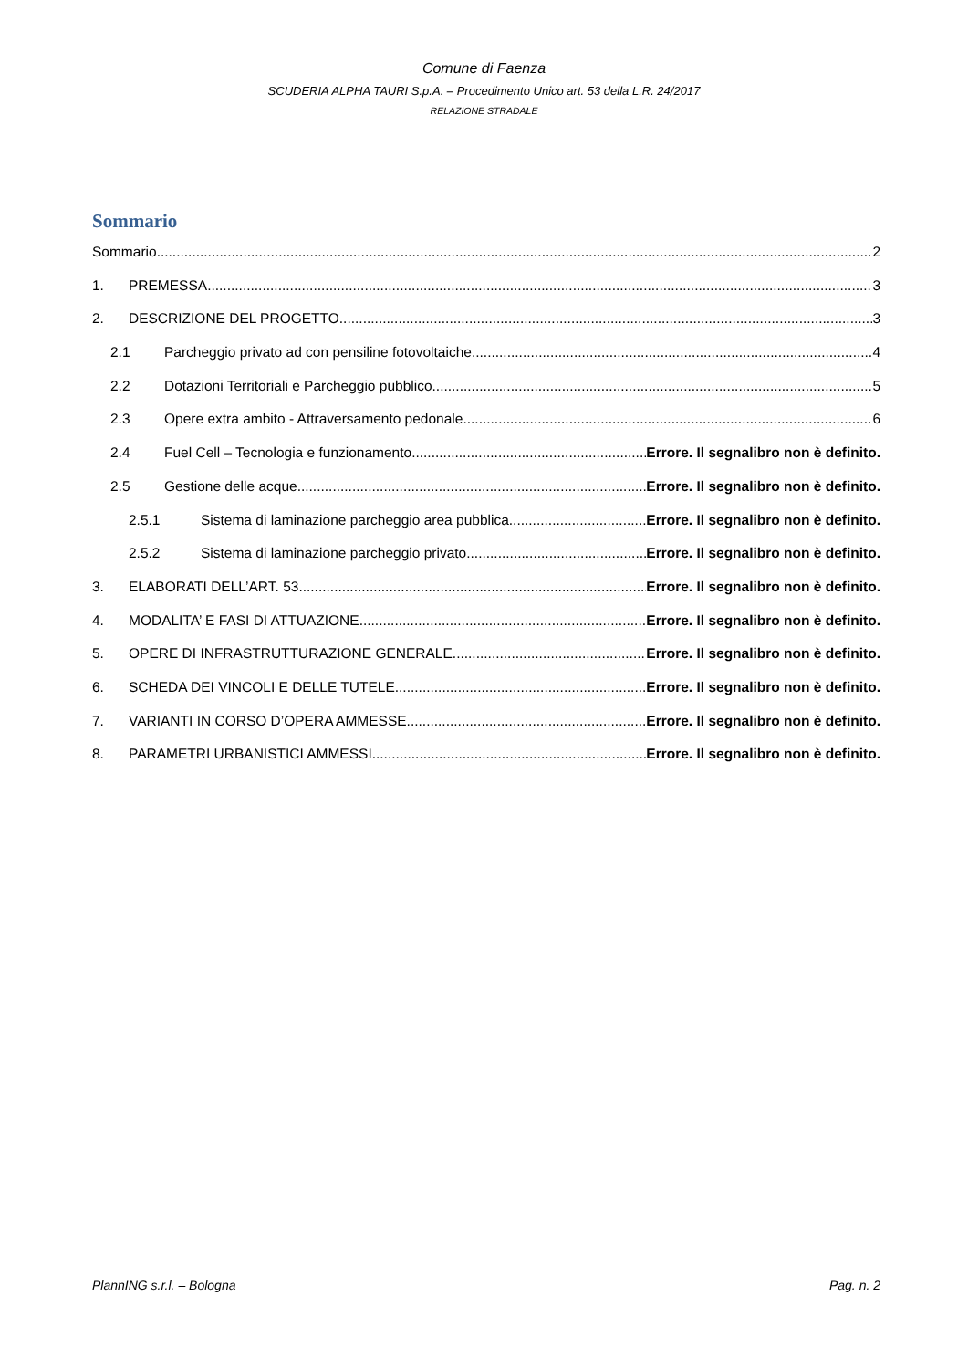Comune di Faenza
SCUDERIA ALPHA TAURI S.p.A. – Procedimento Unico art. 53 della L.R. 24/2017
RELAZIONE STRADALE
Sommario
Sommario 2
1. PREMESSA 3
2. DESCRIZIONE DEL PROGETTO 3
2.1 Parcheggio privato ad con pensiline fotovoltaiche 4
2.2 Dotazioni Territoriali e Parcheggio pubblico 5
2.3 Opere extra ambito - Attraversamento pedonale 6
2.4 Fuel Cell – Tecnologia e funzionamento Errore. Il segnalibro non è definito.
2.5 Gestione delle acque Errore. Il segnalibro non è definito.
2.5.1 Sistema di laminazione parcheggio area pubblica Errore. Il segnalibro non è definito.
2.5.2 Sistema di laminazione parcheggio privato Errore. Il segnalibro non è definito.
3. ELABORATI DELL’ART. 53 Errore. Il segnalibro non è definito.
4. MODALITA’ E FASI DI ATTUAZIONE Errore. Il segnalibro non è definito.
5. OPERE DI INFRASTRUTTURAZIONE GENERALE Errore. Il segnalibro non è definito.
6. SCHEDA DEI VINCOLI E DELLE TUTELE Errore. Il segnalibro non è definito.
7. VARIANTI IN CORSO D’OPERA AMMESSE Errore. Il segnalibro non è definito.
8. PARAMETRI URBANISTICI AMMESSI Errore. Il segnalibro non è definito.
PlannING s.r.l. – Bologna Pag. n. 2